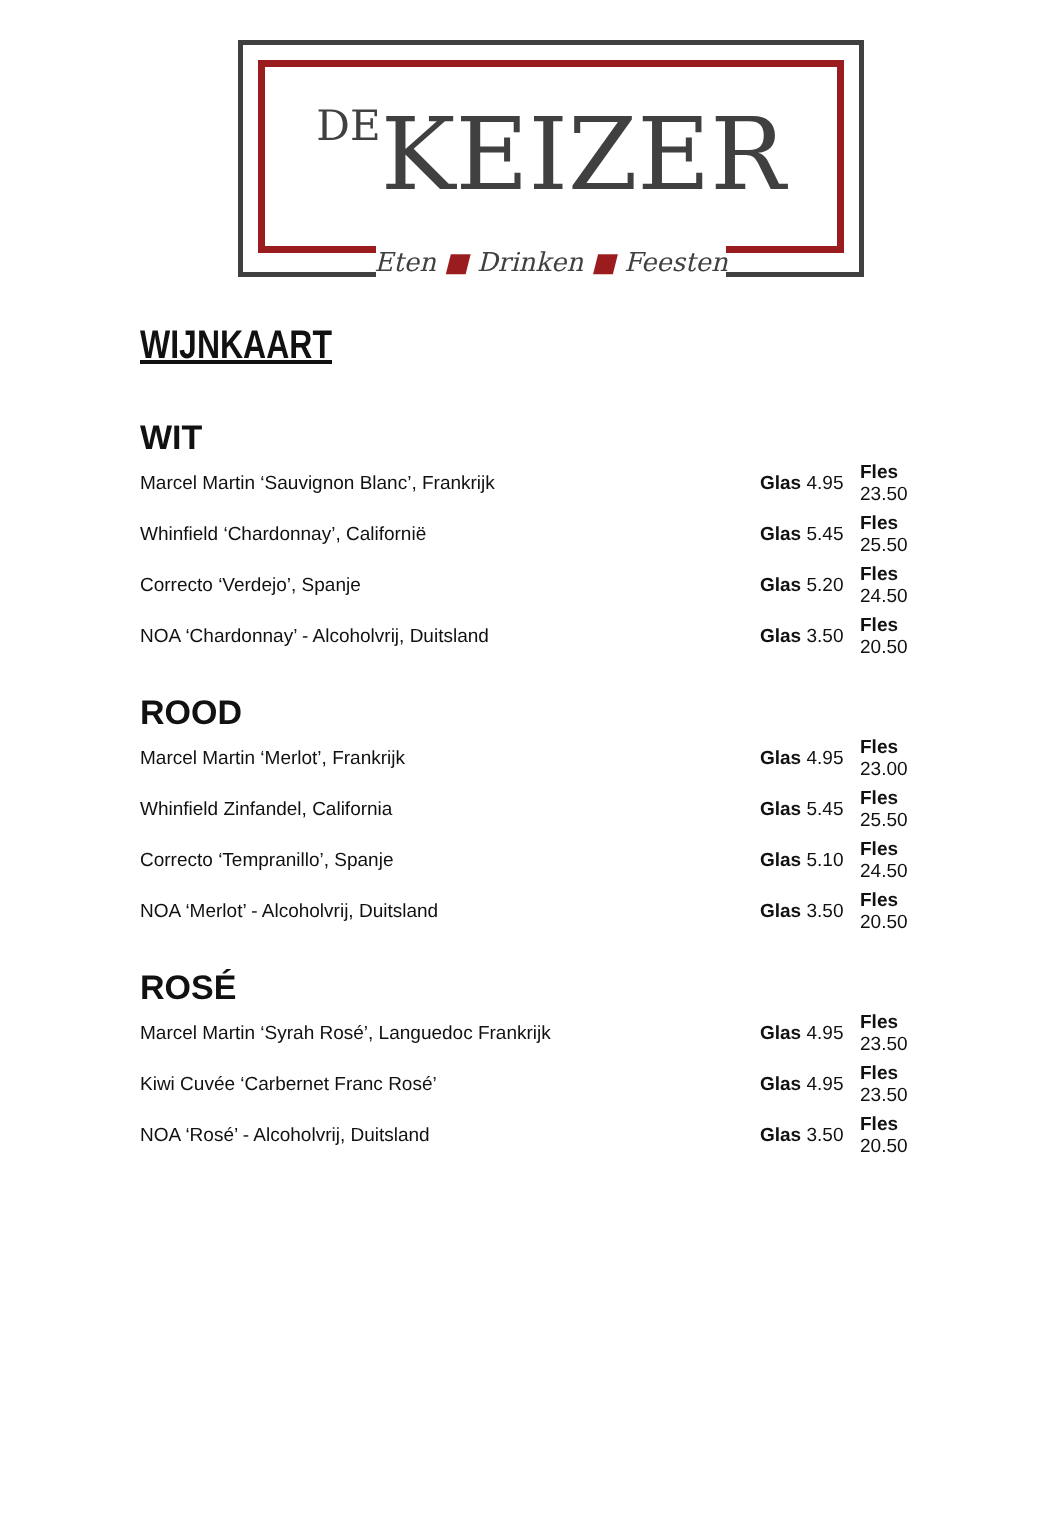DEKEIZER
Eten ■ Drinken ■ Feesten
WIJNKAART
WIT
Marcel Martin ‘Sauvignon Blanc’, Frankrijk Glas 4.95 Fles 23.50
Whinfield ‘Chardonnay’, Californië Glas 5.45 Fles 25.50
Correcto ‘Verdejo’, Spanje Glas 5.20 Fles 24.50
NOA ‘Chardonnay’ - Alcoholvrij, Duitsland Glas 3.50 Fles 20.50
ROOD
Marcel Martin ‘Merlot’, Frankrijk Glas 4.95 Fles 23.00
Whinfield Zinfandel, California Glas 5.45 Fles 25.50
Correcto ‘Tempranillo’, Spanje Glas 5.10 Fles 24.50
NOA ‘Merlot’ - Alcoholvrij, Duitsland Glas 3.50 Fles 20.50
ROSÉ
Marcel Martin ‘Syrah Rosé’, Languedoc Frankrijk Glas 4.95 Fles 23.50
Kiwi Cuvée ‘Carbernet Franc Rosé’ Glas 4.95 Fles 23.50
NOA ‘Rosé’ - Alcoholvrij, Duitsland Glas 3.50 Fles 20.50